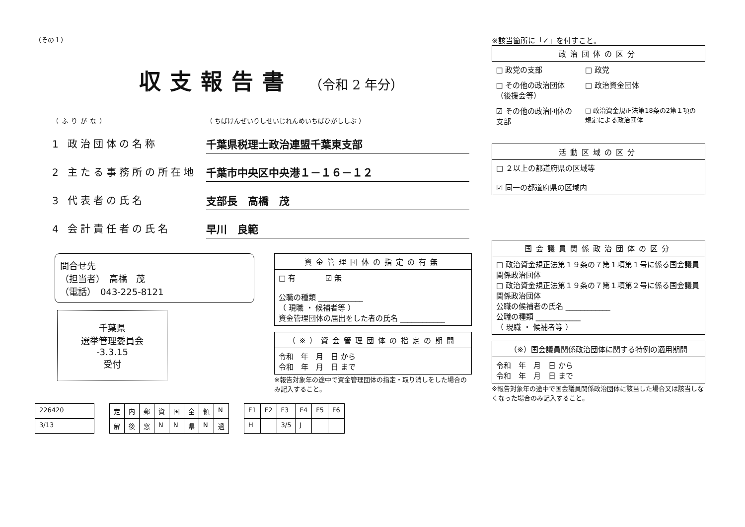（その１）
収支報告書 （令和 2 年分）
（ふりがな） （ ちばけんぜいりしせいじれんめいちばひがししぶ ）
1 政治団体の名称 千葉県税理士政治連盟千葉東支部
2 主たる事務所の所在地 千葉市中央区中央港１－１６－１２
3 代表者の氏名 支部長　高橋　茂
4 会計責任者の氏名 早川　良範
問合せ先
（担当者）　高橋　茂
（電話）　043-225-8121
千葉県
選挙管理委員会
-3.3.15
受付
| 資金管理団体の指定の有無 |
| --- |
| □ 有 ☑ 無 公職の種類 ____________ （ 現職 ・ 候補者等 ） 資金管理団体の届出をした者の氏名 ____________ |
| （※）資金管理団体の指定の期間 |
| --- |
| 令和 年 月 日 から 令和 年 月 日 まで |
※報告対象年の途中で資金管理団体の指定・取り消しをした場合のみ記入すること。
| 226420 |
| 3/13 |
| 定 | 内 | 郵 | 資 | 国 | 全 | 領 | N |
| 解 | 後 | 窓 | N | N | 県 | N | 過 |
| F1 | F2 | F3 | F4 | F5 | F6 |
| H | | 3/5 | J | | |
※該当箇所に「✓」を付すこと。
| 政治団体の区分 | |
| --- | --- |
| □ 政党の支部 | □ 政党 |
| □ その他の政治団体（後援会等） | □ 政治資金団体 |
| ☑ その他の政治団体の支部 | □ 政治資金規正法第18条の2第１項の規定による政治団体 |
| 活動区域の区分 |
| --- |
| □ ２以上の都道府県の区域等 ☑ 同一の都道府県の区域内 |
| 国会議員関係政治団体の区分 |
| --- |
| □ 政治資金規正法第１９条の７第１項第１号に係る国会議員関係政治団体 □ 政治資金規正法第１９条の７第１項第２号に係る国会議員関係政治団体 公職の候補者の氏名 ____________ 公職の種類 ____________ （ 現職 ・ 候補者等 ） |
| （※）国会議員関係政治団体に関する特例の適用期間 |
| --- |
| 令和 年 月 日 から 令和 年 月 日 まで |
※報告対象年の途中で国会議員関係政治団体に該当した場合又は該当しなくなった場合のみ記入すること。